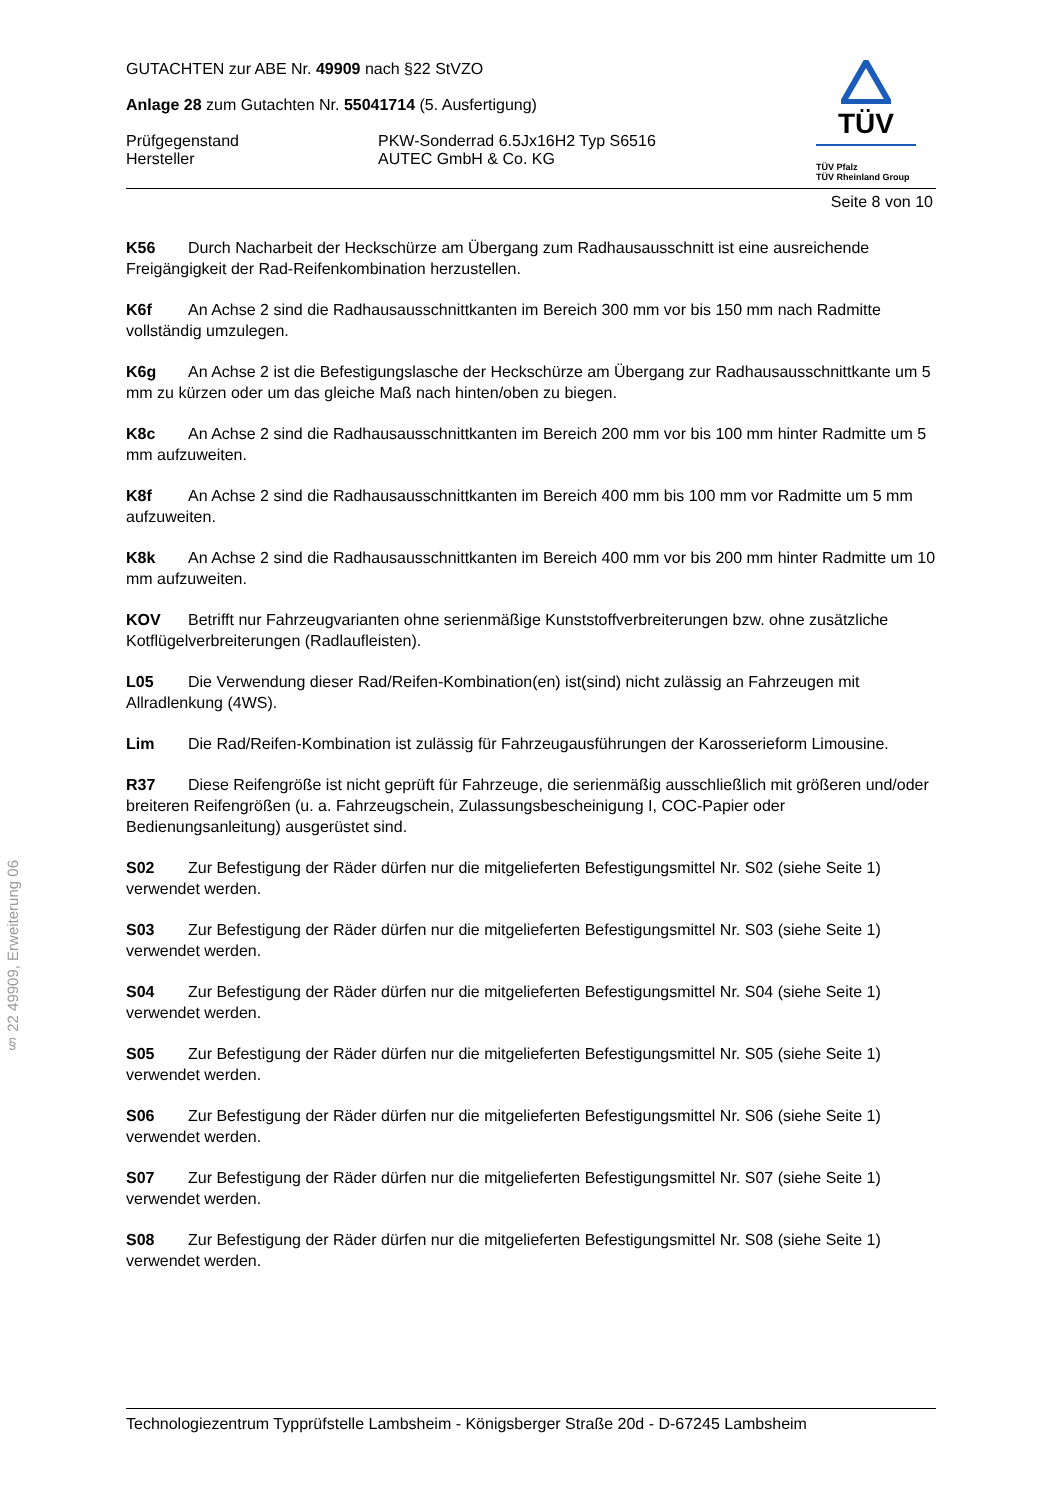§ 22 49909, Erweiterung 06
GUTACHTEN zur ABE Nr. 49909 nach §22 StVZO
Anlage 28 zum Gutachten Nr. 55041714 (5. Ausfertigung)
Prüfgegenstand PKW-Sonderrad 6.5Jx16H2 Typ S6516
Hersteller AUTEC GmbH & Co. KG
TÜV
TÜV Pfalz
TÜV Rheinland Group
Seite 8 von 10
K56 Durch Nacharbeit der Heckschürze am Übergang zum Radhausausschnitt ist eine ausreichende Freigängigkeit der Rad-Reifenkombination herzustellen.
K6f An Achse 2 sind die Radhausausschnittkanten im Bereich 300 mm vor bis 150 mm nach Radmitte vollständig umzulegen.
K6g An Achse 2 ist die Befestigungslasche der Heckschürze am Übergang zur Radhausausschnittkante um 5 mm zu kürzen oder um das gleiche Maß nach hinten/oben zu biegen.
K8c An Achse 2 sind die Radhausausschnittkanten im Bereich 200 mm vor bis 100 mm hinter Radmitte um 5 mm aufzuweiten.
K8f An Achse 2 sind die Radhausausschnittkanten im Bereich 400 mm bis 100 mm vor Radmitte um 5 mm aufzuweiten.
K8k An Achse 2 sind die Radhausausschnittkanten im Bereich 400 mm vor bis 200 mm hinter Radmitte um 10 mm aufzuweiten.
KOV Betrifft nur Fahrzeugvarianten ohne serienmäßige Kunststoffverbreiterungen bzw. ohne zusätzliche Kotflügelverbreiterungen (Radlaufleisten).
L05 Die Verwendung dieser Rad/Reifen-Kombination(en) ist(sind) nicht zulässig an Fahrzeugen mit Allradlenkung (4WS).
Lim Die Rad/Reifen-Kombination ist zulässig für Fahrzeugausführungen der Karosserieform Limousine.
R37 Diese Reifengröße ist nicht geprüft für Fahrzeuge, die serienmäßig ausschließlich mit größeren und/oder breiteren Reifengrößen (u. a. Fahrzeugschein, Zulassungsbescheinigung I, COC-Papier oder Bedienungsanleitung) ausgerüstet sind.
S02 Zur Befestigung der Räder dürfen nur die mitgelieferten Befestigungsmittel Nr. S02 (siehe Seite 1) verwendet werden.
S03 Zur Befestigung der Räder dürfen nur die mitgelieferten Befestigungsmittel Nr. S03 (siehe Seite 1) verwendet werden.
S04 Zur Befestigung der Räder dürfen nur die mitgelieferten Befestigungsmittel Nr. S04 (siehe Seite 1) verwendet werden.
S05 Zur Befestigung der Räder dürfen nur die mitgelieferten Befestigungsmittel Nr. S05 (siehe Seite 1) verwendet werden.
S06 Zur Befestigung der Räder dürfen nur die mitgelieferten Befestigungsmittel Nr. S06 (siehe Seite 1) verwendet werden.
S07 Zur Befestigung der Räder dürfen nur die mitgelieferten Befestigungsmittel Nr. S07 (siehe Seite 1) verwendet werden.
S08 Zur Befestigung der Räder dürfen nur die mitgelieferten Befestigungsmittel Nr. S08 (siehe Seite 1) verwendet werden.
Technologiezentrum Typprüfstelle Lambsheim - Königsberger Straße 20d - D-67245 Lambsheim